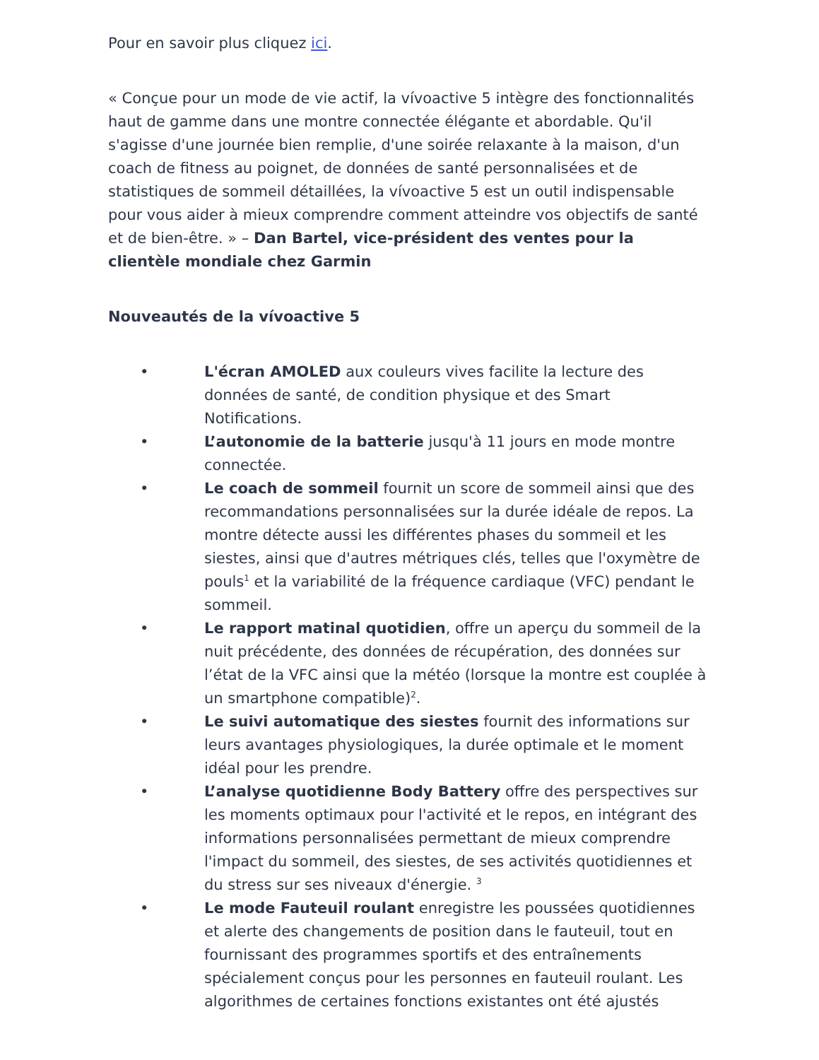Pour en savoir plus cliquez ici.
« Conçue pour un mode de vie actif, la vívoactive 5 intègre des fonctionnalités haut de gamme dans une montre connectée élégante et abordable. Qu'il s'agisse d'une journée bien remplie, d'une soirée relaxante à la maison, d'un coach de fitness au poignet, de données de santé personnalisées et de statistiques de sommeil détaillées, la vívoactive 5 est un outil indispensable pour vous aider à mieux comprendre comment atteindre vos objectifs de santé et de bien-être. » – Dan Bartel, vice-président des ventes pour la clientèle mondiale chez Garmin
Nouveautés de la vívoactive 5
• L'écran AMOLED aux couleurs vives facilite la lecture des données de santé, de condition physique et des Smart Notifications.
• L’autonomie de la batterie jusqu'à 11 jours en mode montre connectée.
• Le coach de sommeil fournit un score de sommeil ainsi que des recommandations personnalisées sur la durée idéale de repos. La montre détecte aussi les différentes phases du sommeil et les siestes, ainsi que d'autres métriques clés, telles que l'oxymètre de pouls<sup>1</sup> et la variabilité de la fréquence cardiaque (VFC) pendant le sommeil.
• Le rapport matinal quotidien, offre un aperçu du sommeil de la nuit précédente, des données de récupération, des données sur l’état de la VFC ainsi que la météo (lorsque la montre est couplée à un smartphone compatible)<sup>2</sup>.
• Le suivi automatique des siestes fournit des informations sur leurs avantages physiologiques, la durée optimale et le moment idéal pour les prendre.
• L’analyse quotidienne Body Battery offre des perspectives sur les moments optimaux pour l'activité et le repos, en intégrant des informations personnalisées permettant de mieux comprendre l'impact du sommeil, des siestes, de ses activités quotidiennes et du stress sur ses niveaux d'énergie. <sup>3</sup>
• Le mode Fauteuil roulant enregistre les poussées quotidiennes et alerte des changements de position dans le fauteuil, tout en fournissant des programmes sportifs et des entraînements spécialement conçus pour les personnes en fauteuil roulant. Les algorithmes de certaines fonctions existantes ont été ajustés